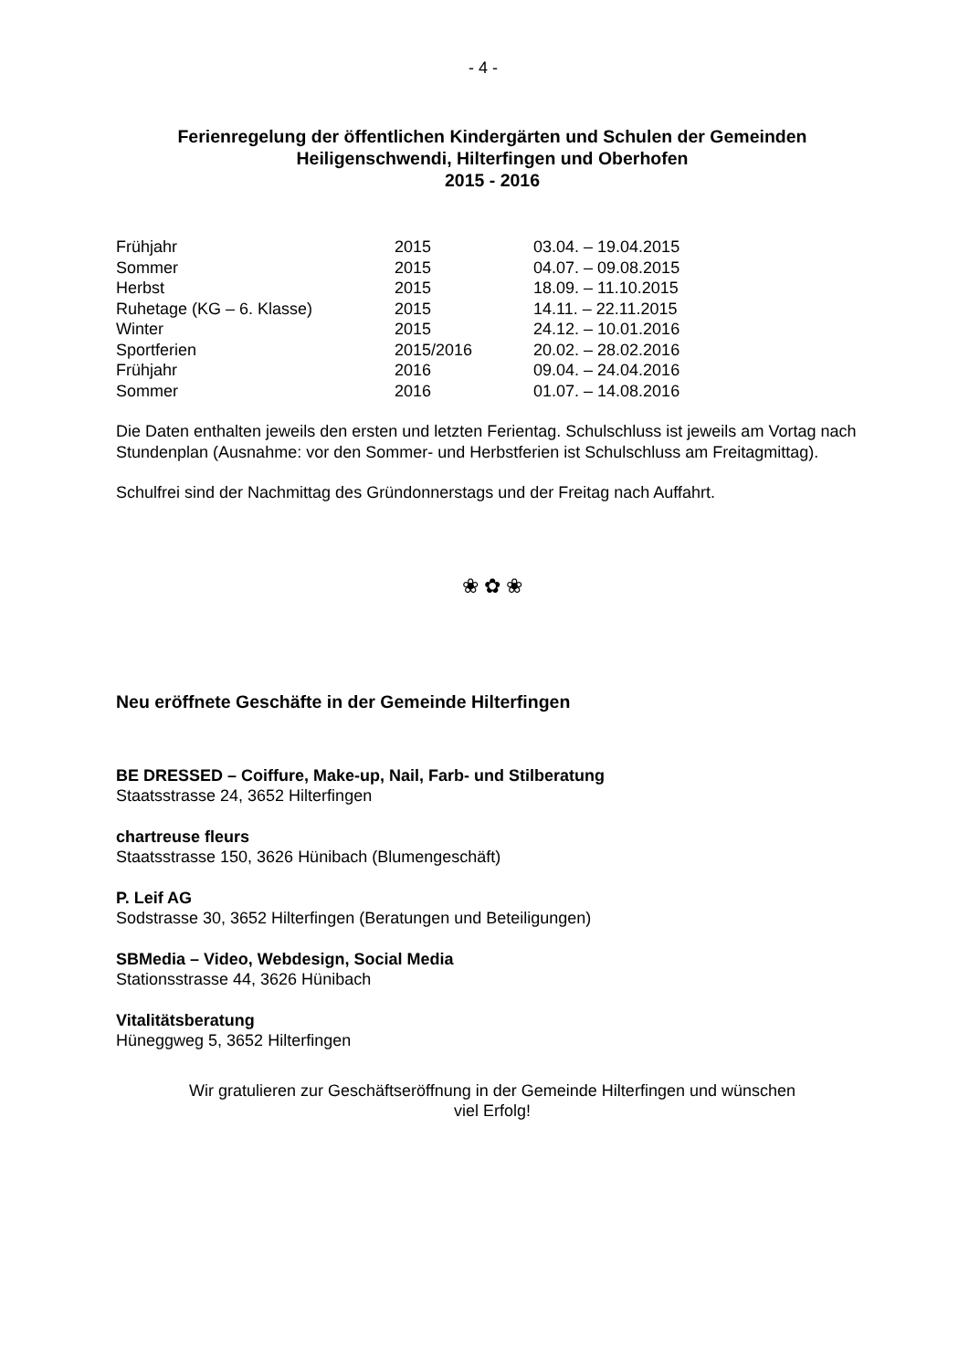- 4 -
Ferienregelung der öffentlichen Kindergärten und Schulen der Gemeinden
Heiligenschwendi, Hilterfingen und Oberhofen
2015 - 2016
| Frühjahr | 2015 | 03.04. – 19.04.2015 |
| Sommer | 2015 | 04.07. – 09.08.2015 |
| Herbst | 2015 | 18.09. – 11.10.2015 |
| Ruhetage (KG – 6. Klasse) | 2015 | 14.11. – 22.11.2015 |
| Winter | 2015 | 24.12. – 10.01.2016 |
| Sportferien | 2015/2016 | 20.02. – 28.02.2016 |
| Frühjahr | 2016 | 09.04. – 24.04.2016 |
| Sommer | 2016 | 01.07. – 14.08.2016 |
Die Daten enthalten jeweils den ersten und letzten Ferientag. Schulschluss ist jeweils am Vortag nach Stundenplan (Ausnahme: vor den Sommer- und Herbstferien ist Schulschluss am Freitagmittag).
Schulfrei sind der Nachmittag des Gründonnerstags und der Freitag nach Auffahrt.
❀ ✿ ❀
Neu eröffnete Geschäfte in der Gemeinde Hilterfingen
BE DRESSED – Coiffure, Make-up, Nail, Farb- und Stilberatung
Staatsstrasse 24, 3652 Hilterfingen
chartreuse fleurs
Staatsstrasse 150, 3626 Hünibach (Blumengeschäft)
P. Leif AG
Sodstrasse 30, 3652 Hilterfingen (Beratungen und Beteiligungen)
SBMedia – Video, Webdesign, Social Media
Stationsstrasse 44, 3626 Hünibach
Vitalitätsberatung
Hüneggweg 5, 3652 Hilterfingen
Wir gratulieren zur Geschäftseröffnung in der Gemeinde Hilterfingen und wünschen
viel Erfolg!